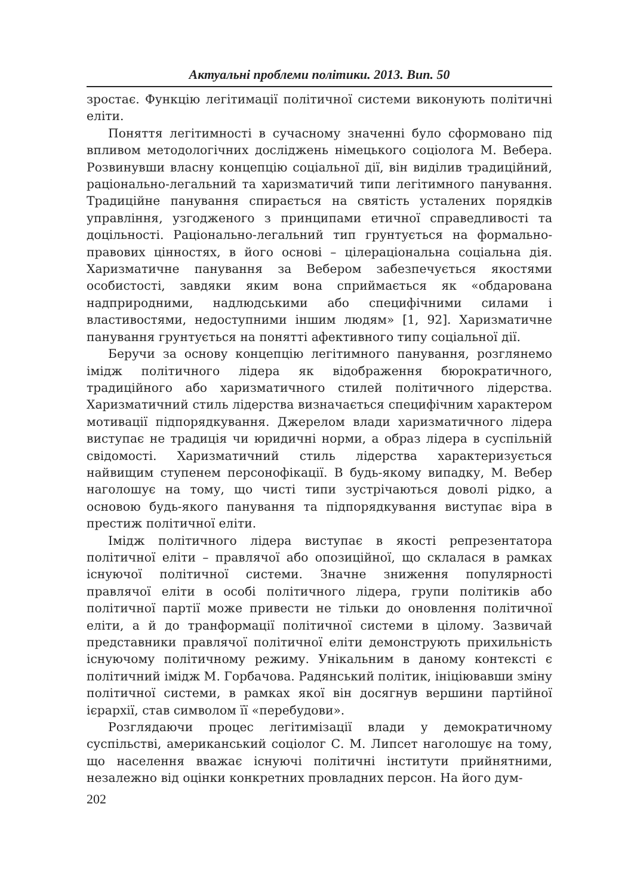Актуальні проблеми політики. 2013. Вип. 50
зростає. Функцію легітимації політичної системи виконують політичні еліти.
Поняття легітимності в сучасному значенні було сформовано під впливом методологічних досліджень німецького соціолога М. Вебера. Розвинувши власну концепцію соціальної дії, він виділив традиційний, раціонально-легальний та харизматичий типи легітимного панування. Традиційне панування спирається на святість усталених порядків управління, узгодженого з принципами етичної справедливості та доцільності. Раціонально-легальний тип грунтується на формально-правових цінностях, в його основі – цілераціональна соціальна дія. Харизматичне панування за Вебером забезпечується якостями особистості, завдяки яким вона сприймається як «обдарована надприродними, надлюдськими або специфічними силами і властивостями, недоступними іншим людям» [1, 92]. Харизматичне панування грунтується на понятті афективного типу соціальної дії.
Беручи за основу концепцію легітимного панування, розглянемо імідж політичного лідера як відображення бюрократичного, традиційного або харизматичного стилей політичного лідерства. Харизматичний стиль лідерства визначається специфічним характером мотивації підпорядкування. Джерелом влади харизматичного лідера виступає не традиція чи юридичні норми, а образ лідера в суспільній свідомості. Харизматичний стиль лідерства характеризується найвищим ступенем персонофікації. В будь-якому випадку, М. Вебер наголошує на тому, що чисті типи зустрічаються доволі рідко, а основою будь-якого панування та підпорядкування виступає віра в престиж політичної еліти.
Імідж політичного лідера виступає в якості репрезентатора політичної еліти – правлячої або опозиційної, що склалася в рамках існуючої політичної системи. Значне зниження популярності правлячої еліти в особі політичного лідера, групи політиків або політичної партії може привести не тільки до оновлення політичної еліти, а й до транформації політичної системи в цілому. Зазвичай представники правлячої політичної еліти демонструють прихильність існуючому політичному режиму. Унікальним в даному контексті є політичний імідж М. Горбачова. Радянський політик, ініціювавши зміну політичної системи, в рамках якої він досягнув вершини партійної ієрархії, став символом її «перебудови».
Розглядаючи процес легітимізації влади у демократичному суспільстві, американський соціолог С. М. Липсет наголошує на тому, що населення вважає існуючі політичні інститути прийнятними, незалежно від оцінки конкретних провладних персон. На його дум-
202